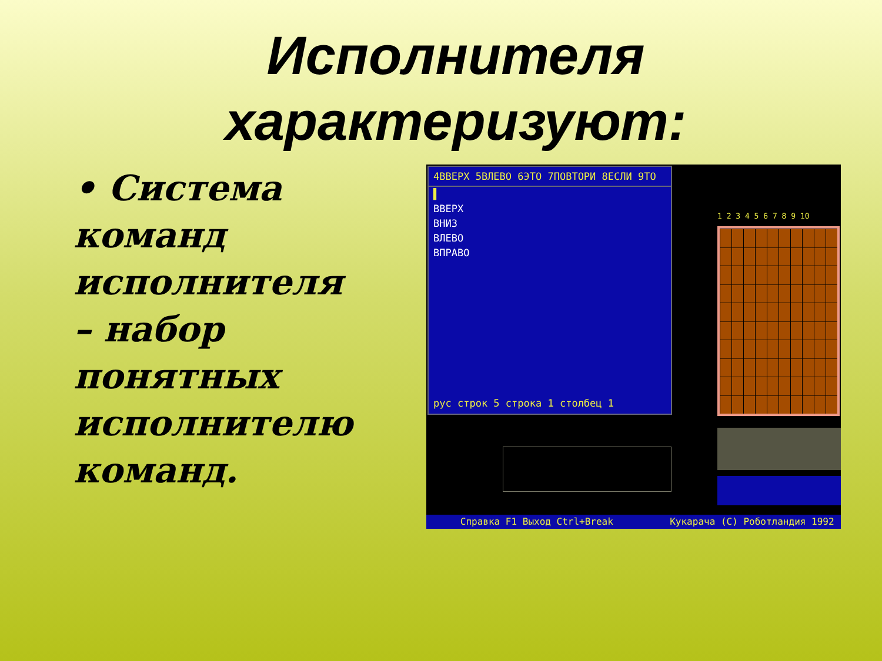Исполнителя
характеризуют:
• Система
команд
исполнителя
– набор
понятных
исполнителю
команд.
4ВВЕРХ 5ВЛЕВО 6ЭТО 7ПОВТОРИ 8ЕСЛИ 9ТО
▌
ВВЕРХ
ВНИЗ
ВЛЕВО
ВПРАВО
рус строк 5 строка 1 столбец 1
1 2 3 4 5 6 7 8 9 10
Справка F1 Выход Ctrl+Break Кукарача (C) Роботландия 1992